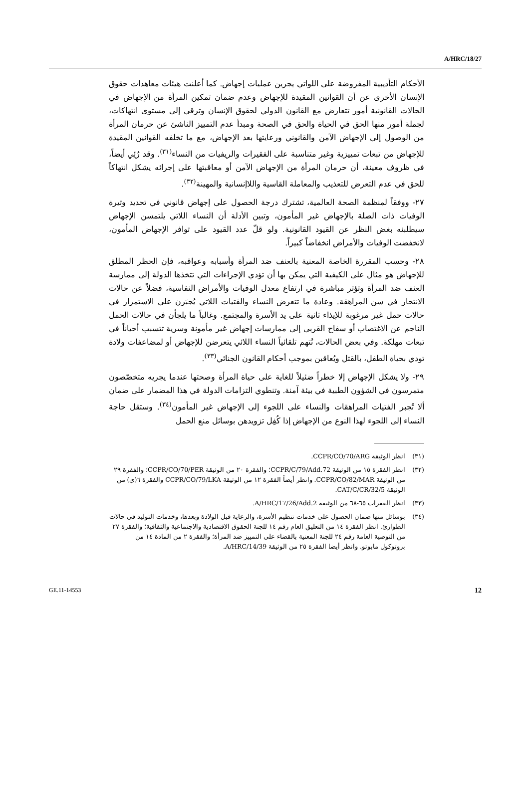A/HRC/18/27
الأحكام التأديبية المفروضة على اللواتي يجرين عمليات إجهاض. كما أعلنت هيئات معاهدات حقوق الإنسان الأخرى عن أن القوانين المقيدة للإجهاض وعدم ضمان تمكين المرأة من الإجهاض في الحالات القانونية أمور تتعارض مع القانون الدولي لحقوق الإنسان وترقى إلى مستوى انتهاكات، لجملة أمور منها الحق في الحياة والحق في الصحة ومبدأ عدم التمييز الناشئ عن حرمان المرأة من الوصول إلى الإجهاض الآمن والقانوني ورعايتها بعد الإجهاض، مع ما تخلفه القوانين المقيدة للإجهاض من تبعات تمييزية وغير متناسبة على الفقيرات والريفيات من النساء<sup>(٣١)</sup>. وقد رُئِي أيضاً، في ظروف معينة، أن حرمان المرأة من الإجهاض الآمن أو معاقبتها على إجرائه يشكل انتهاكاً للحق في عدم التعرض للتعذيب والمعاملة القاسية واللاإنسانية والمهينة<sup>(٣٢)</sup>.
٢٧- ووفقاً لمنظمة الصحة العالمية، تشترك درجة الحصول على إجهاض قانوني في تحديد وتيرة الوفيات ذات الصلة بالإجهاض غير المأمون، وتبين الأدلة أن النساء اللاتي يلتمسن الإجهاض سيطلبنه بغض النظر عن القيود القانونية. ولو قلّ عدد القيود على توافر الإجهاض المأمون، لانخفضت الوفيات والأمراض انخفاضاً كبيراً.
٢٨- وحسب المقررة الخاصة المعنية بالعنف ضد المرأة وأسبابه وعواقبه، فإن الحظر المطلق للإجهاض هو مثال على الكيفية التي يمكن بها أن تؤدي الإجراءات التي تتخذها الدولة إلى ممارسة العنف ضد المرأة وتؤثر مباشرة في ارتفاع معدل الوفيات والأمراض النفاسية، فضلاً عن حالات الانتحار في سن المراهقة. وعادة ما تتعرض النساء والفتيات اللاتي يُجبَرن على الاستمرار في حالات حمل غير مرغوبة للإيذاء ثانية على يد الأسرة والمجتمع. وغالباً ما يلجأن في حالات الحمل الناجم عن الاغتصاب أو سفاح القربى إلى ممارسات إجهاض غير مأمونة وسرية تتسبب أحياناً في تبعات مهلكة. وفي بعض الحالات، تُتهم تلقائياً النساء اللائي يتعرضن للإجهاض أو لمضاعفات ولادة تودي بحياة الطفل، بالقتل ويُعاقبن بموجب أحكام القانون الجنائي<sup>(٣٣)</sup>.
٢٩- ولا يشكل الإجهاض إلا خطراً ضئيلاً للغاية على حياة المرأة وصحتها عندما يجريه متخصّصون متمرسون في الشؤون الطبية في بيئة آمنة. وتنطوي التزامات الدولة في هذا المضمار على ضمان ألا تُجبر الفتيات المراهقات والنساء على اللجوء إلى الإجهاض غير المأمون<sup>(٣٤)</sup>. وستقل حاجة النساء إلى اللجوء لهذا النوع من الإجهاض إذا كُفِل تزويدهن بوسائل منع الحمل
(٣١) انظر الوثيقة CCPR/CO/70/ARG.
(٣٢) انظر الفقرة ١٥ من الوثيقة CCPR/C/79/Add.72؛ والفقرة ٢٠ من الوثيقة CCPR/CO/70/PER؛ والفقرة ٢٩ من الوثيقة CCPR/CO/82/MAR. وانظر أيضاً الفقرة ١٢ من الوثيقة CCPR/CO/79/LKA والفقرة ٦(ي) من الوثيقة CAT/C/CR/32/5.
(٣٣) انظر الفقرات ٦٥-٦٨ من الوثيقة A/HRC/17/26/Add.2.
(٣٤) بوسائل منها ضمان الحصول على خدمات تنظيم الأسرة، والرعاية قبل الولادة وبعدها، وخدمات التوليد في حالات الطوارئ. انظر الفقرة ١٤ من التعليق العام رقم ١٤ للجنة الحقوق الاقتصادية والاجتماعية والثقافية؛ والفقرة ٢٧ من التوصية العامة رقم ٢٤ للجنة المعنية بالقضاء على التمييز ضد المرأة؛ والفقرة ٢ من المادة ١٤ من بروتوكول مابوتو. وانظر أيضا الفقرة ٢٥ من الوثيقة A/HRC/14/39.
GE.11-14553 12